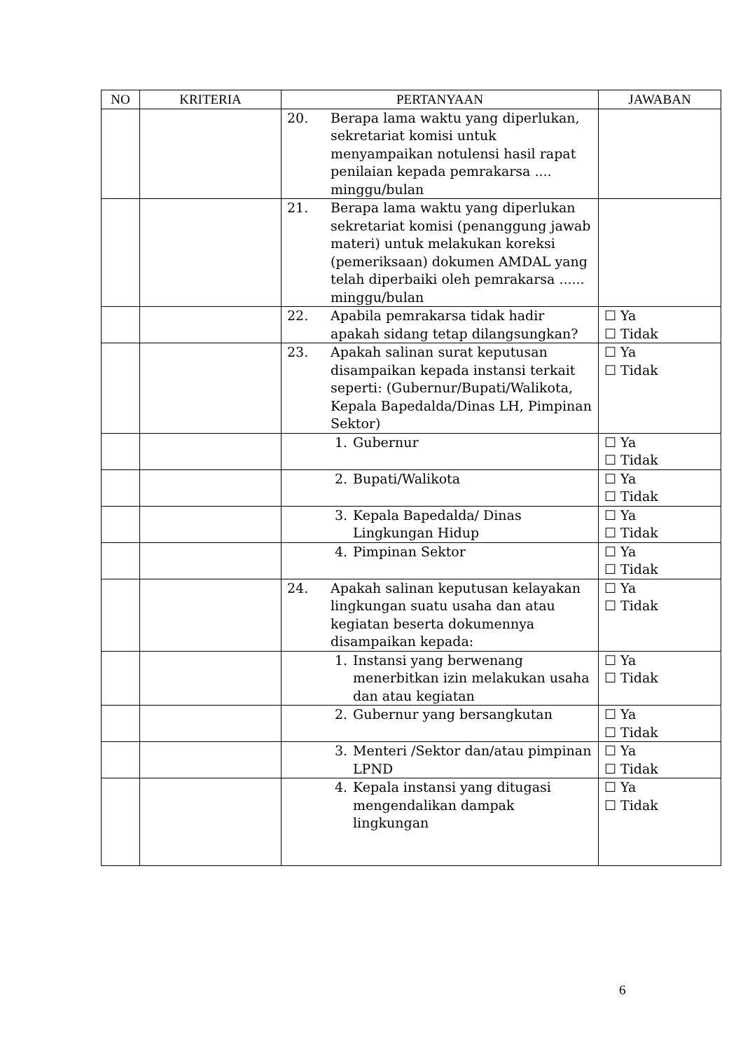| NO | KRITERIA | PERTANYAAN | JAWABAN |
| --- | --- | --- | --- |
| | | 20. Berapa lama waktu yang diperlukan, sekretariat komisi untuk menyampaikan notulensi hasil rapat penilaian kepada pemrakarsa .... minggu/bulan | |
| | | 21. Berapa lama waktu yang diperlukan sekretariat komisi (penanggung jawab materi) untuk melakukan koreksi (pemeriksaan) dokumen AMDAL yang telah diperbaiki oleh pemrakarsa ...... minggu/bulan | |
| | | 22. Apabila pemrakarsa tidak hadir apakah sidang tetap dilangsungkan? | ☐ Ya ☐ Tidak |
| | | 23. Apakah salinan surat keputusan disampaikan kepada instansi terkait seperti: (Gubernur/Bupati/Walikota, Kepala Bapedalda/Dinas LH, Pimpinan Sektor) | ☐ Ya ☐ Tidak |
| | | 1. Gubernur | ☐ Ya ☐ Tidak |
| | | 2. Bupati/Walikota | ☐ Ya ☐ Tidak |
| | | 3. Kepala Bapedalda/ Dinas Lingkungan Hidup | ☐ Ya ☐ Tidak |
| | | 4. Pimpinan Sektor | ☐ Ya ☐ Tidak |
| | | 24. Apakah salinan keputusan kelayakan lingkungan suatu usaha dan atau kegiatan beserta dokumennya disampaikan kepada: | ☐ Ya ☐ Tidak |
| | | 1. Instansi yang berwenang menerbitkan izin melakukan usaha dan atau kegiatan | ☐ Ya ☐ Tidak |
| | | 2. Gubernur yang bersangkutan | ☐ Ya ☐ Tidak |
| | | 3. Menteri /Sektor dan/atau pimpinan LPND | ☐ Ya ☐ Tidak |
| | | 4. Kepala instansi yang ditugasi mengendalikan dampak lingkungan | ☐ Ya ☐ Tidak |
6